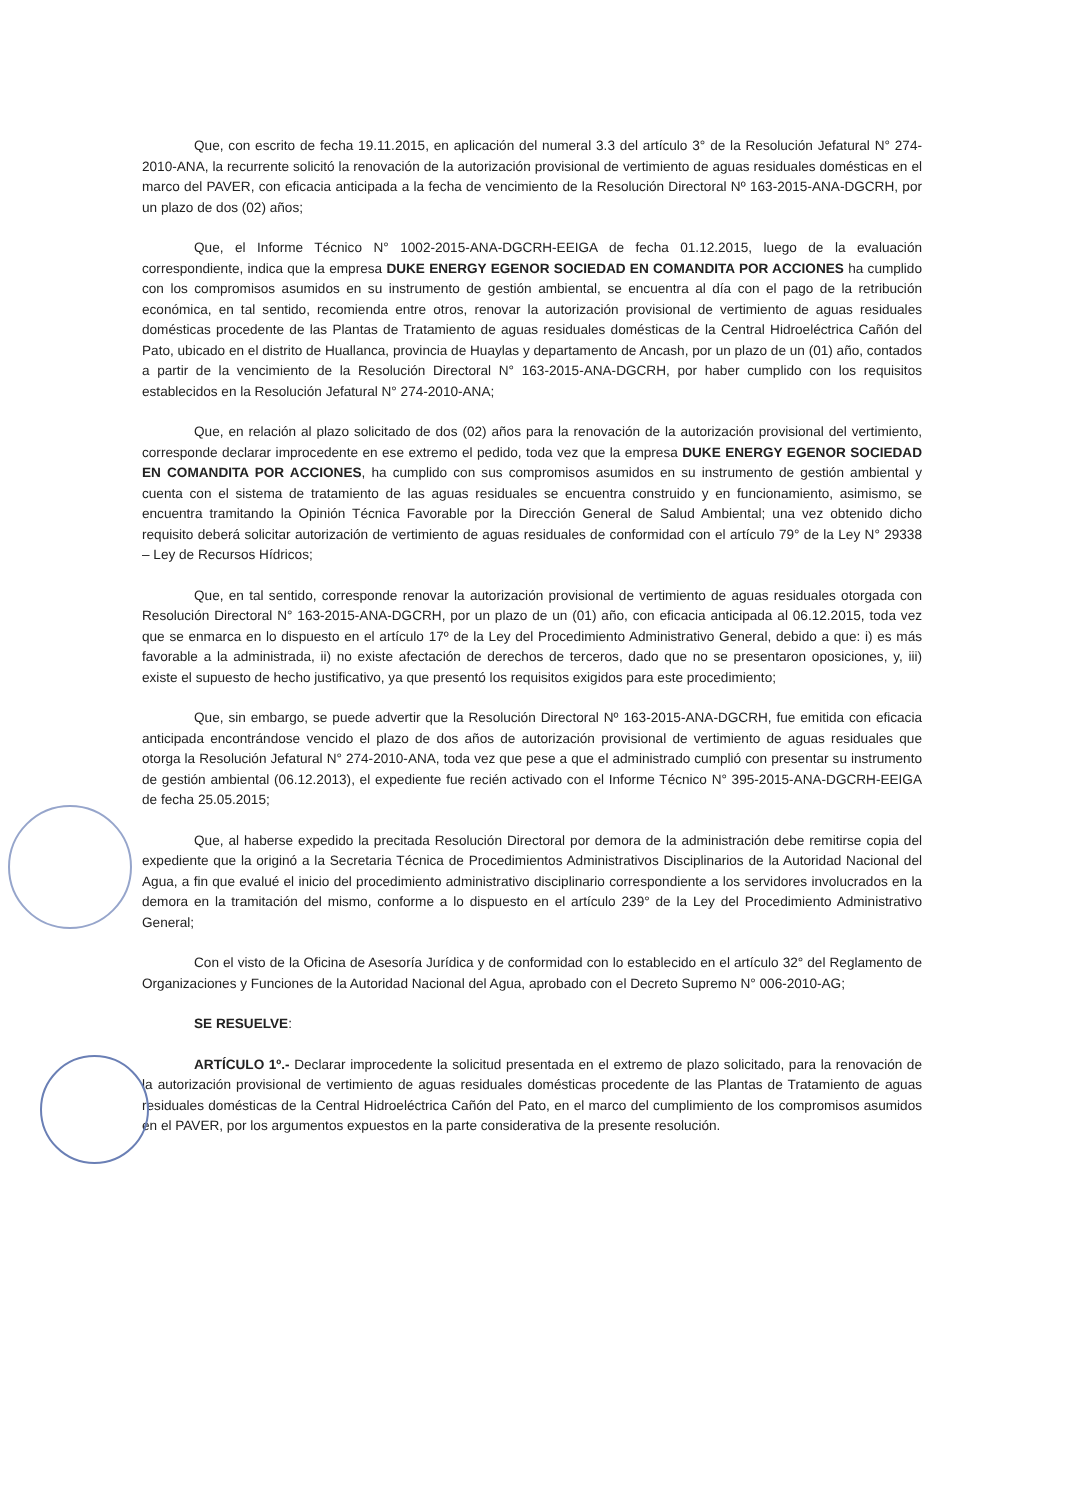Que, con escrito de fecha 19.11.2015, en aplicación del numeral 3.3 del artículo 3° de la Resolución Jefatural N° 274-2010-ANA, la recurrente solicitó la renovación de la autorización provisional de vertimiento de aguas residuales domésticas en el marco del PAVER, con eficacia anticipada a la fecha de vencimiento de la Resolución Directoral Nº 163-2015-ANA-DGCRH, por un plazo de dos (02) años;
Que, el Informe Técnico N° 1002-2015-ANA-DGCRH-EEIGA de fecha 01.12.2015, luego de la evaluación correspondiente, indica que la empresa DUKE ENERGY EGENOR SOCIEDAD EN COMANDITA POR ACCIONES ha cumplido con los compromisos asumidos en su instrumento de gestión ambiental, se encuentra al día con el pago de la retribución económica, en tal sentido, recomienda entre otros, renovar la autorización provisional de vertimiento de aguas residuales domésticas procedente de las Plantas de Tratamiento de aguas residuales domésticas de la Central Hidroeléctrica Cañón del Pato, ubicado en el distrito de Huallanca, provincia de Huaylas y departamento de Ancash, por un plazo de un (01) año, contados a partir de la vencimiento de la Resolución Directoral N° 163-2015-ANA-DGCRH, por haber cumplido con los requisitos establecidos en la Resolución Jefatural N° 274-2010-ANA;
Que, en relación al plazo solicitado de dos (02) años para la renovación de la autorización provisional del vertimiento, corresponde declarar improcedente en ese extremo el pedido, toda vez que la empresa DUKE ENERGY EGENOR SOCIEDAD EN COMANDITA POR ACCIONES, ha cumplido con sus compromisos asumidos en su instrumento de gestión ambiental y cuenta con el sistema de tratamiento de las aguas residuales se encuentra construido y en funcionamiento, asimismo, se encuentra tramitando la Opinión Técnica Favorable por la Dirección General de Salud Ambiental; una vez obtenido dicho requisito deberá solicitar autorización de vertimiento de aguas residuales de conformidad con el artículo 79° de la Ley N° 29338 – Ley de Recursos Hídricos;
Que, en tal sentido, corresponde renovar la autorización provisional de vertimiento de aguas residuales otorgada con Resolución Directoral N° 163-2015-ANA-DGCRH, por un plazo de un (01) año, con eficacia anticipada al 06.12.2015, toda vez que se enmarca en lo dispuesto en el artículo 17º de la Ley del Procedimiento Administrativo General, debido a que: i) es más favorable a la administrada, ii) no existe afectación de derechos de terceros, dado que no se presentaron oposiciones, y, iii) existe el supuesto de hecho justificativo, ya que presentó los requisitos exigidos para este procedimiento;
Que, sin embargo, se puede advertir que la Resolución Directoral Nº 163-2015-ANA-DGCRH, fue emitida con eficacia anticipada encontrándose vencido el plazo de dos años de autorización provisional de vertimiento de aguas residuales que otorga la Resolución Jefatural N° 274-2010-ANA, toda vez que pese a que el administrado cumplió con presentar su instrumento de gestión ambiental (06.12.2013), el expediente fue recién activado con el Informe Técnico N° 395-2015-ANA-DGCRH-EEIGA de fecha 25.05.2015;
Que, al haberse expedido la precitada Resolución Directoral por demora de la administración debe remitirse copia del expediente que la originó a la Secretaria Técnica de Procedimientos Administrativos Disciplinarios de la Autoridad Nacional del Agua, a fin que evalué el inicio del procedimiento administrativo disciplinario correspondiente a los servidores involucrados en la demora en la tramitación del mismo, conforme a lo dispuesto en el artículo 239° de la Ley del Procedimiento Administrativo General;
Con el visto de la Oficina de Asesoría Jurídica y de conformidad con lo establecido en el artículo 32° del Reglamento de Organizaciones y Funciones de la Autoridad Nacional del Agua, aprobado con el Decreto Supremo N° 006-2010-AG;
SE RESUELVE:
ARTÍCULO 1º.- Declarar improcedente la solicitud presentada en el extremo de plazo solicitado, para la renovación de la autorización provisional de vertimiento de aguas residuales domésticas procedente de las Plantas de Tratamiento de aguas residuales domésticas de la Central Hidroeléctrica Cañón del Pato, en el marco del cumplimiento de los compromisos asumidos en el PAVER, por los argumentos expuestos en la parte considerativa de la presente resolución.